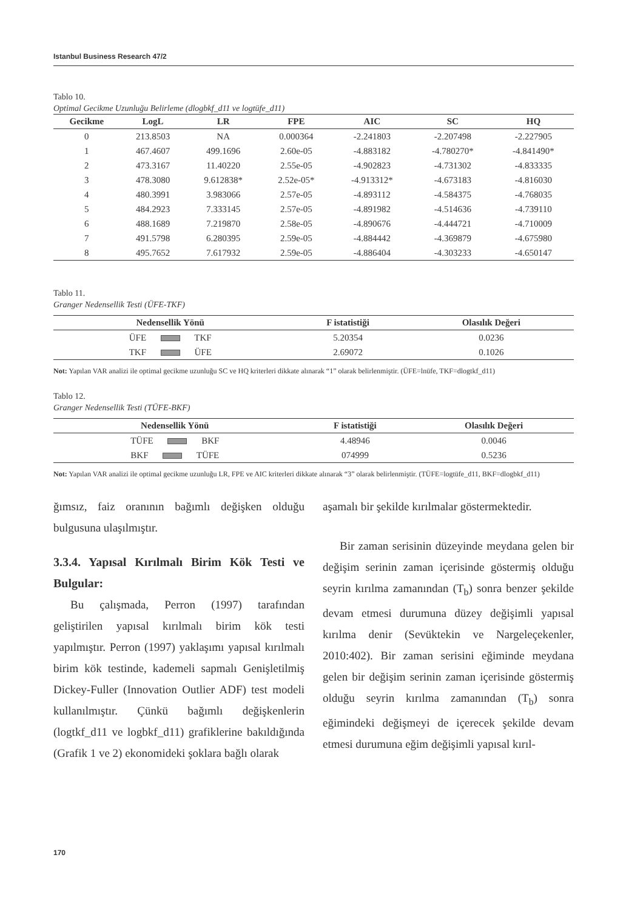Istanbul Business Research 47/2
Tablo 10.
Optimal Gecikme Uzunluğu Belirleme (dlogbkf_d11 ve logtüfe_d11)
| Gecikme | LogL | LR | FPE | AIC | SC | HQ |
| --- | --- | --- | --- | --- | --- | --- |
| 0 | 213.8503 | NA | 0.000364 | -2.241803 | -2.207498 | -2.227905 |
| 1 | 467.4607 | 499.1696 | 2.60e-05 | -4.883182 | -4.780270* | -4.841490* |
| 2 | 473.3167 | 11.40220 | 2.55e-05 | -4.902823 | -4.731302 | -4.833335 |
| 3 | 478.3080 | 9.612838* | 2.52e-05* | -4.913312* | -4.673183 | -4.816030 |
| 4 | 480.3991 | 3.983066 | 2.57e-05 | -4.893112 | -4.584375 | -4.768035 |
| 5 | 484.2923 | 7.333145 | 2.57e-05 | -4.891982 | -4.514636 | -4.739110 |
| 6 | 488.1689 | 7.219870 | 2.58e-05 | -4.890676 | -4.444721 | -4.710009 |
| 7 | 491.5798 | 6.280395 | 2.59e-05 | -4.884442 | -4.369879 | -4.675980 |
| 8 | 495.7652 | 7.617932 | 2.59e-05 | -4.886404 | -4.303233 | -4.650147 |
Tablo 11.
Granger Nedensellik Testi (ÜFE-TKF)
| Nedensellik Yönü | F istatistiği | Olasılık Değeri |
| --- | --- | --- |
| ÜFE TKF | 5.20354 | 0.0236 |
| TKF ÜFE | 2.69072 | 0.1026 |
Not: Yapılan VAR analizi ile optimal gecikme uzunluğu SC ve HQ kriterleri dikkate alınarak “1” olarak belirlenmiştir. (ÜFE=lnüfe, TKF=dlogtkf_d11)
Tablo 12.
Granger Nedensellik Testi (TÜFE-BKF)
| Nedensellik Yönü | F istatistiği | Olasılık Değeri |
| --- | --- | --- |
| TÜFE BKF | 4.48946 | 0.0046 |
| BKF TÜFE | 074999 | 0.5236 |
Not: Yapılan VAR analizi ile optimal gecikme uzunluğu LR, FPE ve AIC kriterleri dikkate alınarak “3” olarak belirlenmiştir. (TÜFE=logtüfe_d11, BKF=dlogbkf_d11)
ğımsız, faiz oranının bağımlı değişken olduğu bulgusuna ulaşılmıştır.
3.3.4. Yapısal Kırılmalı Birim Kök Testi ve Bulgular:
Bu çalışmada, Perron (1997) tarafından geliştirilen yapısal kırılmalı birim kök testi yapılmıştır. Perron (1997) yaklaşımı yapısal kırılmalı birim kök testinde, kademeli sapmalı Genişletilmiş Dickey-Fuller (Innovation Outlier ADF) test modeli kullanılmıştır. Çünkü bağımlı değişkenlerin (logtkf_d11 ve logbkf_d11) grafiklerine bakıldığında (Grafik 1 ve 2) ekonomideki şoklara bağlı olarak
aşamalı bir şekilde kırılmalar göstermektedir.
Bir zaman serisinin düzeyinde meydana gelen bir değişim serinin zaman içerisinde göstermiş olduğu seyrin kırılma zamanından (T<sub>b</sub>) sonra benzer şekilde devam etmesi durumuna düzey değişimli yapısal kırılma denir (Sevüktekin ve Nargeleçekenler, 2010:402). Bir zaman serisini eğiminde meydana gelen bir değişim serinin zaman içerisinde göstermiş olduğu seyrin kırılma zamanından (T<sub>b</sub>) sonra eğimindeki değişmeyi de içerecek şekilde devam etmesi durumuna eğim değişimli yapısal kırıl-
170